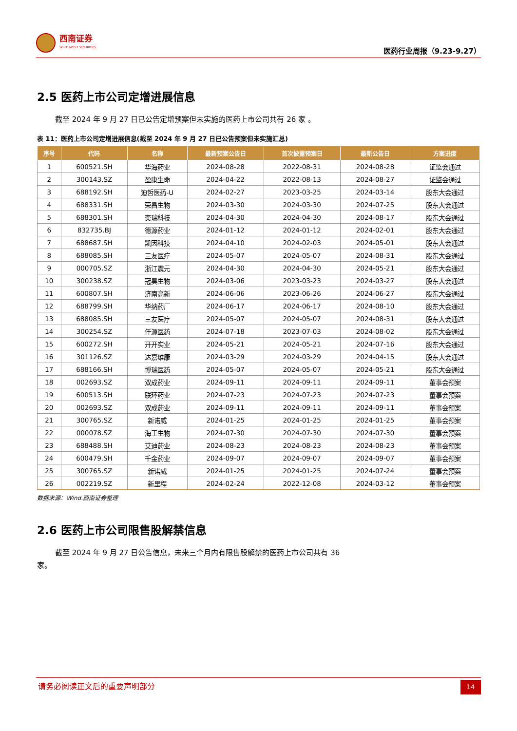西南证券
SOUTHWEST SECURITIES
医药行业周报（9.23-9.27）
2.5 医药上市公司定增进展信息
截至 2024 年 9 月 27 日已公告定增预案但未实施的医药上市公司共有 26 家 。
表 11：医药上市公司定增进展信息(截至 2024 年 9 月 27 日已公告预案但未实施汇总)
| 序号 | 代码 | 名称 | 最新预案公告日 | 首次披露预案日 | 最新公告日 | 方案进度 |
| --- | --- | --- | --- | --- | --- | --- |
| 1 | 600521.SH | 华海药业 | 2024-08-28 | 2022-08-31 | 2024-08-28 | 证监会通过 |
| 2 | 300143.SZ | 盈康生命 | 2024-04-22 | 2022-08-13 | 2024-08-27 | 证监会通过 |
| 3 | 688192.SH | 迪哲医药-U | 2024-02-27 | 2023-03-25 | 2024-03-14 | 股东大会通过 |
| 4 | 688331.SH | 荣昌生物 | 2024-03-30 | 2024-03-30 | 2024-07-25 | 股东大会通过 |
| 5 | 688301.SH | 奕瑞科技 | 2024-04-30 | 2024-04-30 | 2024-08-17 | 股东大会通过 |
| 6 | 832735.BJ | 德源药业 | 2024-01-12 | 2024-01-12 | 2024-02-01 | 股东大会通过 |
| 7 | 688687.SH | 凯因科技 | 2024-04-10 | 2024-02-03 | 2024-05-01 | 股东大会通过 |
| 8 | 688085.SH | 三友医疗 | 2024-05-07 | 2024-05-07 | 2024-08-31 | 股东大会通过 |
| 9 | 000705.SZ | 浙江震元 | 2024-04-30 | 2024-04-30 | 2024-05-21 | 股东大会通过 |
| 10 | 300238.SZ | 冠昊生物 | 2024-03-06 | 2023-03-23 | 2024-03-27 | 股东大会通过 |
| 11 | 600807.SH | 济南高新 | 2024-06-06 | 2023-06-26 | 2024-06-27 | 股东大会通过 |
| 12 | 688799.SH | 华纳药厂 | 2024-06-17 | 2024-06-17 | 2024-08-10 | 股东大会通过 |
| 13 | 688085.SH | 三友医疗 | 2024-05-07 | 2024-05-07 | 2024-08-31 | 股东大会通过 |
| 14 | 300254.SZ | 仟源医药 | 2024-07-18 | 2023-07-03 | 2024-08-02 | 股东大会通过 |
| 15 | 600272.SH | 开开实业 | 2024-05-21 | 2024-05-21 | 2024-07-16 | 股东大会通过 |
| 16 | 301126.SZ | 达嘉维康 | 2024-03-29 | 2024-03-29 | 2024-04-15 | 股东大会通过 |
| 17 | 688166.SH | 博瑞医药 | 2024-05-07 | 2024-05-07 | 2024-05-21 | 股东大会通过 |
| 18 | 002693.SZ | 双成药业 | 2024-09-11 | 2024-09-11 | 2024-09-11 | 董事会预案 |
| 19 | 600513.SH | 联环药业 | 2024-07-23 | 2024-07-23 | 2024-07-23 | 董事会预案 |
| 20 | 002693.SZ | 双成药业 | 2024-09-11 | 2024-09-11 | 2024-09-11 | 董事会预案 |
| 21 | 300765.SZ | 新诺威 | 2024-01-25 | 2024-01-25 | 2024-01-25 | 董事会预案 |
| 22 | 000078.SZ | 海王生物 | 2024-07-30 | 2024-07-30 | 2024-07-30 | 董事会预案 |
| 23 | 688488.SH | 艾迪药业 | 2024-08-23 | 2024-08-23 | 2024-08-23 | 董事会预案 |
| 24 | 600479.SH | 千金药业 | 2024-09-07 | 2024-09-07 | 2024-09-07 | 董事会预案 |
| 25 | 300765.SZ | 新诺威 | 2024-01-25 | 2024-01-25 | 2024-07-24 | 董事会预案 |
| 26 | 002219.SZ | 新里程 | 2024-02-24 | 2022-12-08 | 2024-03-12 | 董事会预案 |
数据来源：Wind.西南证券整理
2.6 医药上市公司限售股解禁信息
截至 2024 年 9 月 27 日公告信息，未来三个月内有限售股解禁的医药上市公司共有 36
家。
请务必阅读正文后的重要声明部分
14